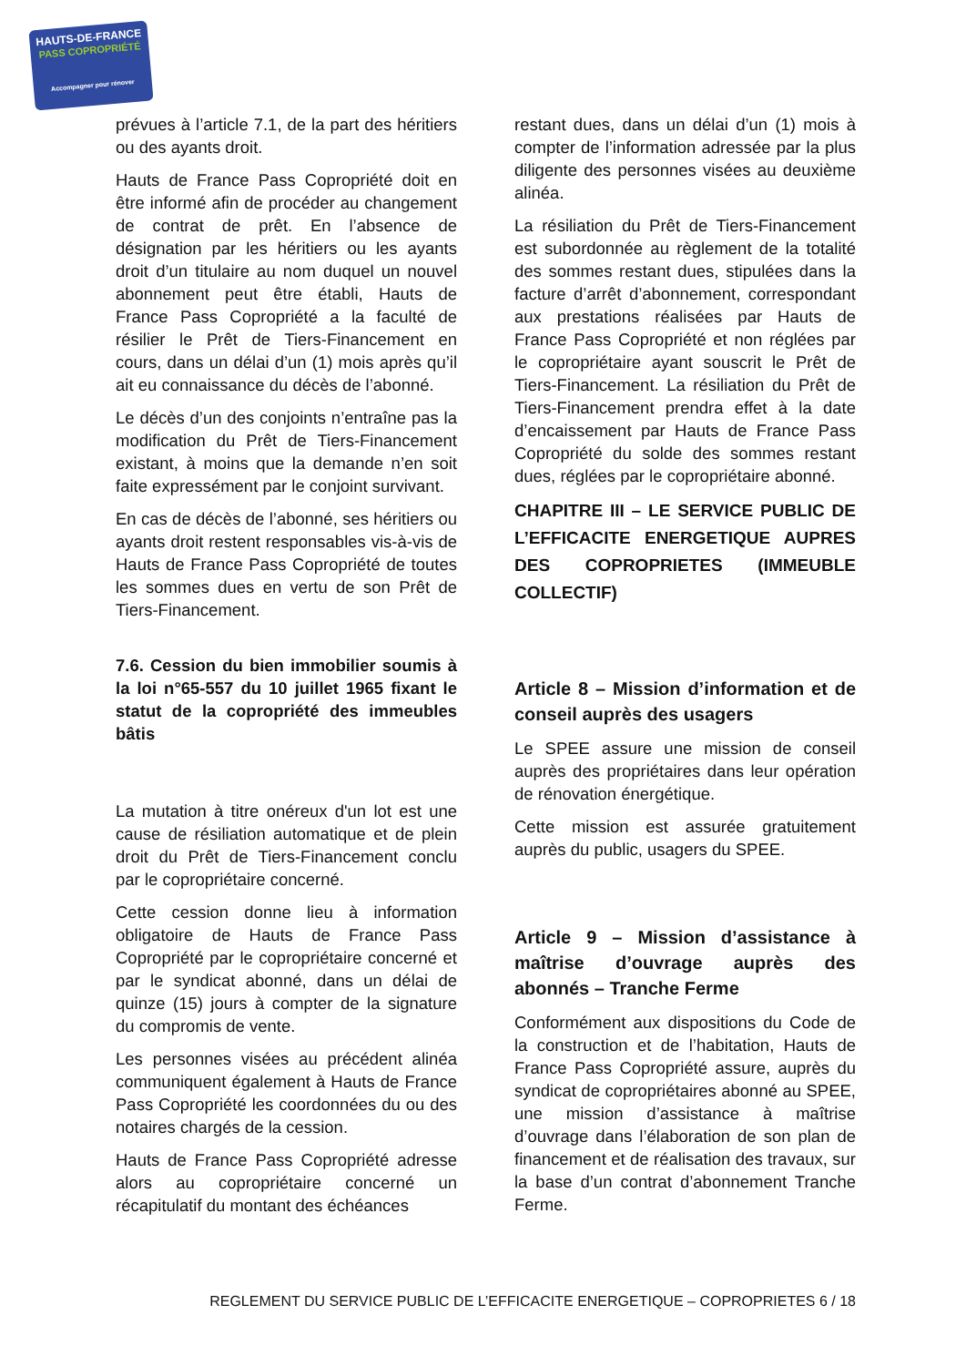HAUTS-DE-FRANCE
PASS COPROPRIÉTÉ
Accompagner pour rénover
prévues à l’article 7.1, de la part des héritiers ou des ayants droit.
Hauts de France Pass Copropriété doit en être informé afin de procéder au changement de contrat de prêt. En l’absence de désignation par les héritiers ou les ayants droit d’un titulaire au nom duquel un nouvel abonnement peut être établi, Hauts de France Pass Copropriété a la faculté de résilier le Prêt de Tiers-Financement en cours, dans un délai d’un (1) mois après qu’il ait eu connaissance du décès de l’abonné.
Le décès d’un des conjoints n’entraîne pas la modification du Prêt de Tiers-Financement existant, à moins que la demande n’en soit faite expressément par le conjoint survivant.
En cas de décès de l’abonné, ses héritiers ou ayants droit restent responsables vis-à-vis de Hauts de France Pass Copropriété de toutes les sommes dues en vertu de son Prêt de Tiers-Financement.
7.6. Cession du bien immobilier soumis à la loi n°65-557 du 10 juillet 1965 fixant le statut de la copropriété des immeubles bâtis
La mutation à titre onéreux d'un lot est une cause de résiliation automatique et de plein droit du Prêt de Tiers-Financement conclu par le copropriétaire concerné.
Cette cession donne lieu à information obligatoire de Hauts de France Pass Copropriété par le copropriétaire concerné et par le syndicat abonné, dans un délai de quinze (15) jours à compter de la signature du compromis de vente.
Les personnes visées au précédent alinéa communiquent également à Hauts de France Pass Copropriété les coordonnées du ou des notaires chargés de la cession.
Hauts de France Pass Copropriété adresse alors au copropriétaire concerné un récapitulatif du montant des échéances
restant dues, dans un délai d’un (1) mois à compter de l’information adressée par la plus diligente des personnes visées au deuxième alinéa.
La résiliation du Prêt de Tiers-Financement est subordonnée au règlement de la totalité des sommes restant dues, stipulées dans la facture d’arrêt d’abonnement, correspondant aux prestations réalisées par Hauts de France Pass Copropriété et non réglées par le copropriétaire ayant souscrit le Prêt de Tiers-Financement. La résiliation du Prêt de Tiers-Financement prendra effet à la date d’encaissement par Hauts de France Pass Copropriété du solde des sommes restant dues, réglées par le copropriétaire abonné.
CHAPITRE III – LE SERVICE PUBLIC DE L’EFFICACITE ENERGETIQUE AUPRES DES COPROPRIETES (IMMEUBLE COLLECTIF)
Article 8 – Mission d’information et de conseil auprès des usagers
Le SPEE assure une mission de conseil auprès des propriétaires dans leur opération de rénovation énergétique.
Cette mission est assurée gratuitement auprès du public, usagers du SPEE.
Article 9 – Mission d’assistance à maîtrise d’ouvrage auprès des abonnés – Tranche Ferme
Conformément aux dispositions du Code de la construction et de l’habitation, Hauts de France Pass Copropriété assure, auprès du syndicat de copropriétaires abonné au SPEE, une mission d’assistance à maîtrise d’ouvrage dans l’élaboration de son plan de financement et de réalisation des travaux, sur la base d’un contrat d’abonnement Tranche Ferme.
REGLEMENT DU SERVICE PUBLIC DE L’EFFICACITE ENERGETIQUE – COPROPRIETES 6 / 18